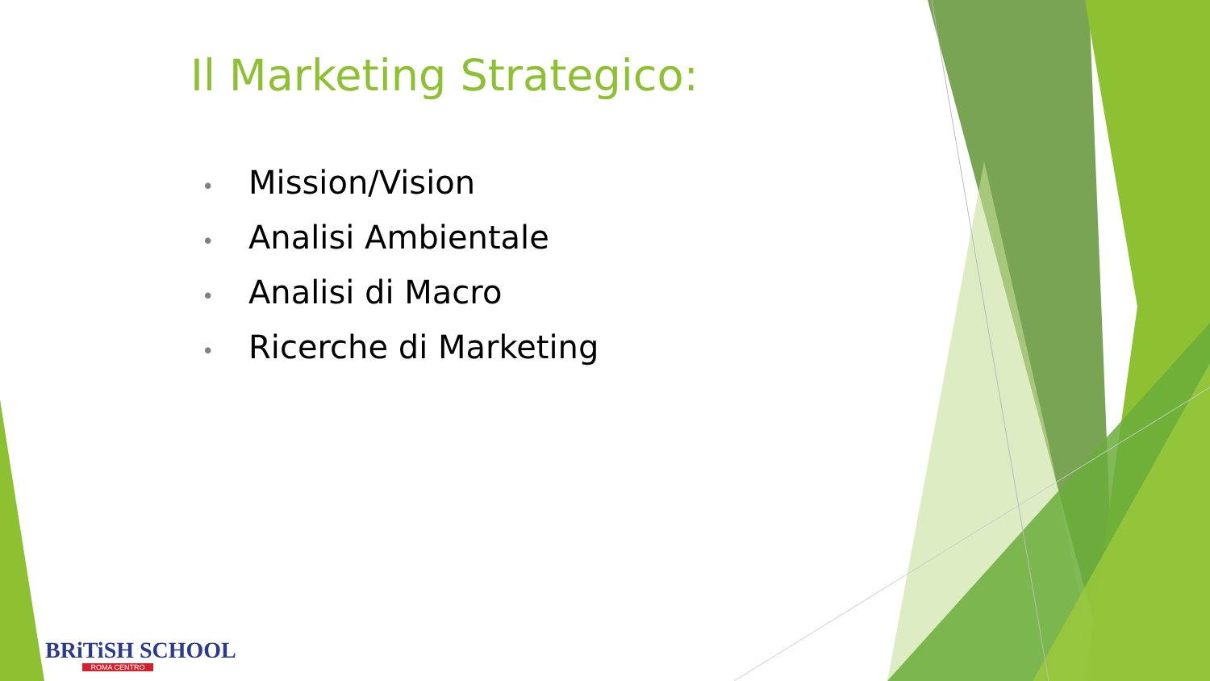Il Marketing Strategico:
• Mission/Vision
• Analisi Ambientale
• Analisi di Macro
• Ricerche di Marketing
BRiTiSH SCHOOL
ROMA CENTRO